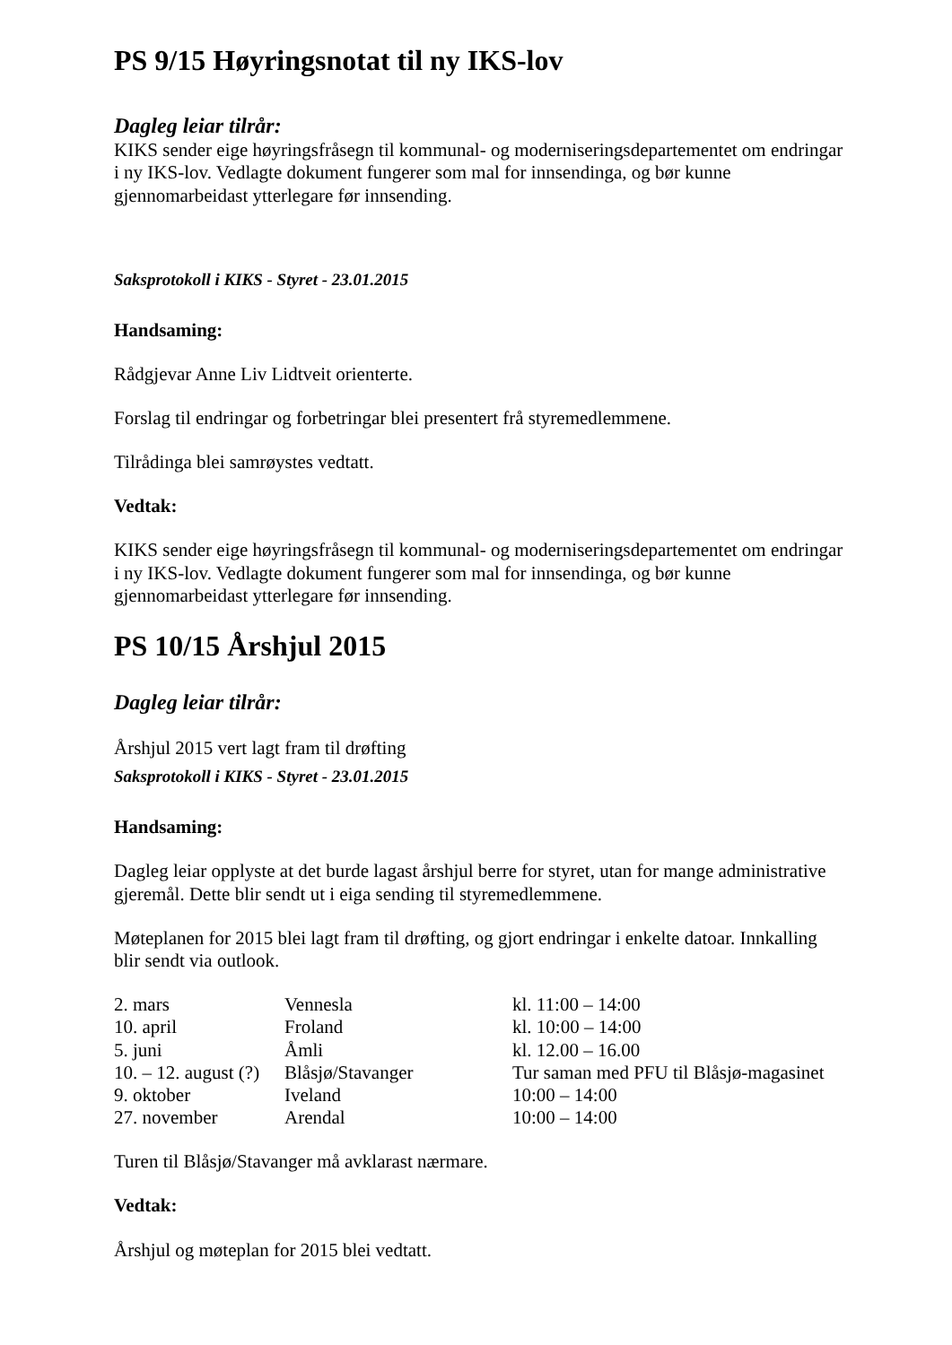PS 9/15 Høyringsnotat til ny IKS-lov
Dagleg leiar tilrår:
KIKS sender eige høyringsfråsegn til kommunal- og moderniseringsdepartementet om endringar i ny IKS-lov. Vedlagte dokument fungerer som mal for innsendinga, og bør kunne gjennomarbeidast ytterlegare før innsending.
Saksprotokoll i KIKS - Styret - 23.01.2015
Handsaming:
Rådgjevar Anne Liv Lidtveit orienterte.
Forslag til endringar og forbetringar blei presentert frå styremedlemmene.
Tilrådinga blei samrøystes vedtatt.
Vedtak:
KIKS sender eige høyringsfråsegn til kommunal- og moderniseringsdepartementet om endringar i ny IKS-lov. Vedlagte dokument fungerer som mal for innsendinga, og bør kunne gjennomarbeidast ytterlegare før innsending.
PS 10/15 Årshjul 2015
Dagleg leiar tilrår:
Årshjul 2015 vert lagt fram til drøfting
Saksprotokoll i KIKS - Styret - 23.01.2015
Handsaming:
Dagleg leiar opplyste at det burde lagast årshjul berre for styret, utan for mange administrative gjeremål. Dette blir sendt ut i eiga sending til styremedlemmene.
Møteplanen for 2015 blei lagt fram til drøfting, og gjort endringar i enkelte datoar. Innkalling blir sendt via outlook.
| 2. mars | Vennesla | kl. 11:00 – 14:00 |
| 10. april | Froland | kl. 10:00 – 14:00 |
| 5. juni | Åmli | kl. 12.00 – 16.00 |
| 10. – 12. august (?) | Blåsjø/Stavanger | Tur saman med PFU til Blåsjø-magasinet |
| 9. oktober | Iveland | 10:00 – 14:00 |
| 27. november | Arendal | 10:00 – 14:00 |
Turen til Blåsjø/Stavanger må avklarast nærmare.
Vedtak:
Årshjul og møteplan for 2015 blei vedtatt.